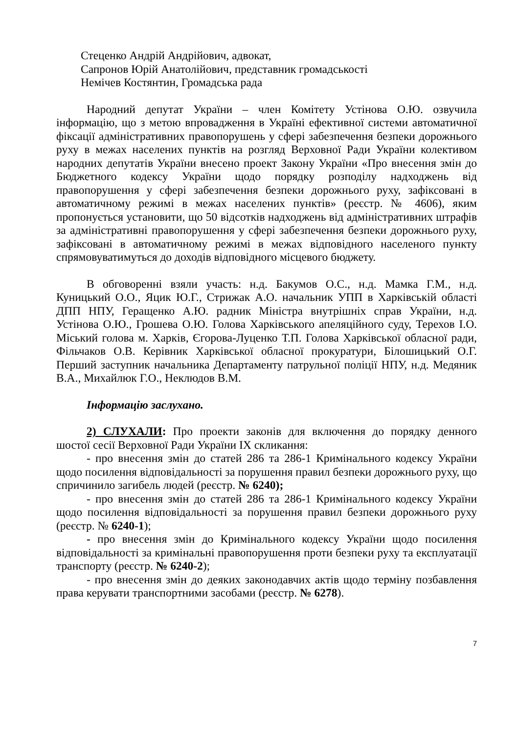Стеценко Андрій Андрійович, адвокат,
Сапронов Юрій Анатолійович, представник громадськості
Немічев Костянтин, Громадська рада
Народний депутат України – член Комітету Устінова О.Ю. озвучила інформацію, що з метою впровадження в Україні ефективної системи автоматичної фіксації адміністративних правопорушень у сфері забезпечення безпеки дорожнього руху в межах населених пунктів на розгляд Верховної Ради України колективом народних депутатів України внесено проект Закону України «Про внесення змін до Бюджетного кодексу України щодо порядку розподілу надходжень від правопорушення у сфері забезпечення безпеки дорожнього руху, зафіксовані в автоматичному режимі в межах населених пунктів» (реєстр. № 4606), яким пропонується установити, що 50 відсотків надходжень від адміністративних штрафів за адміністративні правопорушення у сфері забезпечення безпеки дорожнього руху, зафіксовані в автоматичному режимі в межах відповідного населеного пункту спрямовуватимуться до доходів відповідного місцевого бюджету.
В обговоренні взяли участь: н.д. Бакумов О.С., н.д. Мамка Г.М., н.д. Куницький О.О., Яцик Ю.Г., Стрижак А.О. начальник УПП в Харківській області ДПП НПУ, Геращенко А.Ю. радник Міністра внутрішніх справ України, н.д. Устінова О.Ю., Грошева О.Ю. Голова Харківського апеляційного суду, Терехов І.О. Міський голова м. Харків, Єгорова-Луценко Т.П. Голова Харківської обласної ради, Фільчаков О.В. Керівник Харківської обласної прокуратури, Білошицький О.Г. Перший заступник начальника Департаменту патрульної поліції НПУ, н.д. Медяник В.А., Михайлюк Г.О., Неклюдов В.М.
Інформацію заслухано.
2) СЛУХАЛИ: Про проекти законів для включення до порядку денного шостої сесії Верховної Ради України IX скликання:
- про внесення змін до статей 286 та 286-1 Кримінального кодексу України щодо посилення відповідальності за порушення правил безпеки дорожнього руху, що спричинило загибель людей (реєстр. № 6240);
- про внесення змін до статей 286 та 286-1 Кримінального кодексу України щодо посилення відповідальності за порушення правил безпеки дорожнього руху (реєстр. № 6240-1);
- про внесення змін до Кримінального кодексу України щодо посилення відповідальності за кримінальні правопорушення проти безпеки руху та експлуатації транспорту (реєстр. № 6240-2);
- про внесення змін до деяких законодавчих актів щодо терміну позбавлення права керувати транспортними засобами (реєстр. № 6278).
7